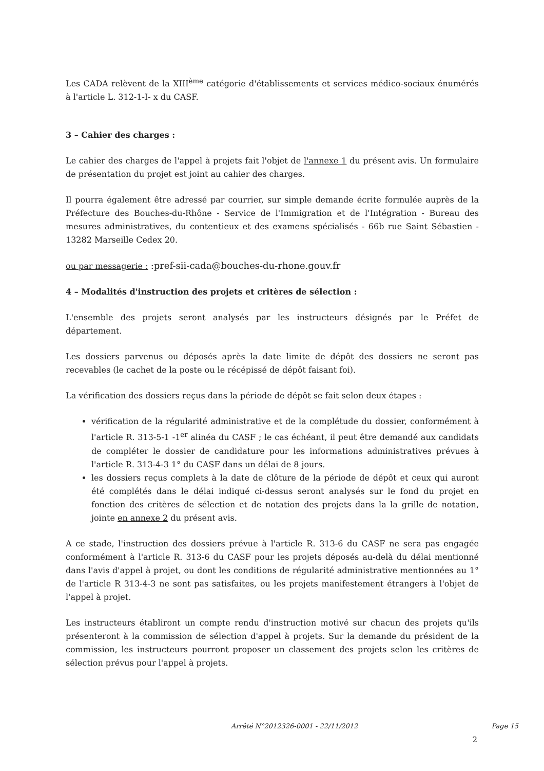Les CADA relèvent de la XIII<sup>ème</sup> catégorie d'établissements et services médico-sociaux énumérés à l'article L. 312-1-I- x du CASF.
3 – Cahier des charges :
Le cahier des charges de l'appel à projets fait l'objet de l'annexe 1 du présent avis. Un formulaire de présentation du projet est joint au cahier des charges.
Il pourra également être adressé par courrier, sur simple demande écrite formulée auprès de la Préfecture des Bouches-du-Rhône - Service de l'Immigration et de l'Intégration - Bureau des mesures administratives, du contentieux et des examens spécialisés - 66b rue Saint Sébastien - 13282 Marseille Cedex 20.
ou par messagerie : :pref-sii-cada@bouches-du-rhone.gouv.fr
4 – Modalités d'instruction des projets et critères de sélection :
L'ensemble des projets seront analysés par les instructeurs désignés par le Préfet de département.
Les dossiers parvenus ou déposés après la date limite de dépôt des dossiers ne seront pas recevables (le cachet de la poste ou le récépissé de dépôt faisant foi).
La vérification des dossiers reçus dans la période de dépôt se fait selon deux étapes :
vérification de la régularité administrative et de la complétude du dossier, conformément à l'article R. 313-5-1 -1<sup>er</sup> alinéa du CASF ; le cas échéant, il peut être demandé aux candidats de compléter le dossier de candidature pour les informations administratives prévues à l'article R. 313-4-3 1° du CASF dans un délai de 8 jours.
les dossiers reçus complets à la date de clôture de la période de dépôt et ceux qui auront été complétés dans le délai indiqué ci-dessus seront analysés sur le fond du projet en fonction des critères de sélection et de notation des projets dans la la grille de notation, jointe en annexe 2 du présent avis.
A ce stade, l'instruction des dossiers prévue à l'article R. 313-6 du CASF ne sera pas engagée conformément à l'article R. 313-6 du CASF pour les projets déposés au-delà du délai mentionné dans l'avis d'appel à projet, ou dont les conditions de régularité administrative mentionnées au 1° de l'article R 313-4-3 ne sont pas satisfaites, ou les projets manifestement étrangers à l'objet de l'appel à projet.
Les instructeurs établiront un compte rendu d'instruction motivé sur chacun des projets qu'ils présenteront à la commission de sélection d'appel à projets. Sur la demande du président de la commission, les instructeurs pourront proposer un classement des projets selon les critères de sélection prévus pour l'appel à projets.
Arrêté N°2012326-0001 - 22/11/2012 Page 15
2